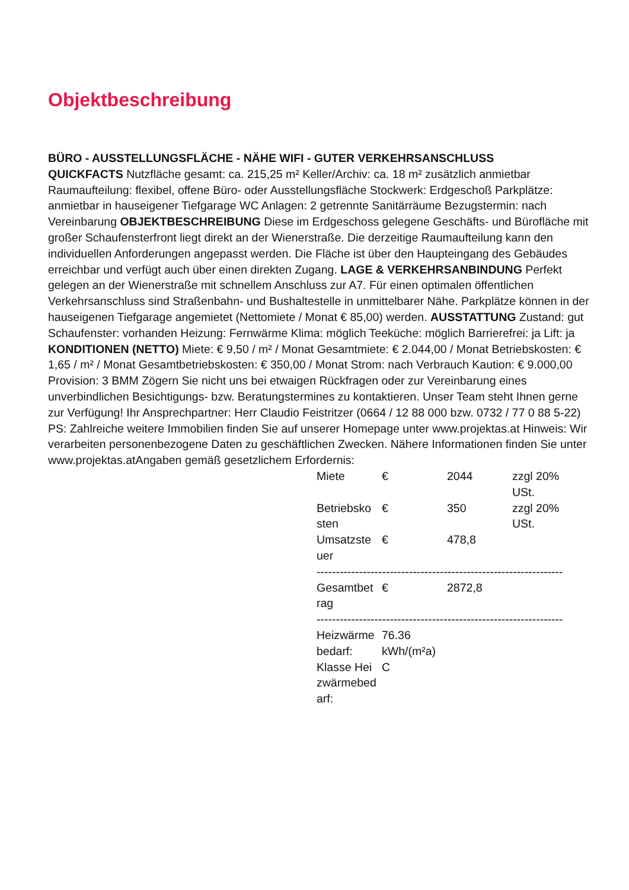Objektbeschreibung
BÜRO - AUSSTELLUNGSFLÄCHE - NÄHE WIFI - GUTER VERKEHRSANSCHLUSS
QUICKFACTS Nutzfläche gesamt: ca. 215,25 m² Keller/Archiv: ca. 18 m² zusätzlich anmietbar Raumaufteilung: flexibel, offene Büro- oder Ausstellungsfläche Stockwerk: Erdgeschoß Parkplätze: anmietbar in hauseigener Tiefgarage WC Anlagen: 2 getrennte Sanitärräume Bezugstermin: nach Vereinbarung OBJEKTBESCHREIBUNG Diese im Erdgeschoss gelegene Geschäfts- und Bürofläche mit großer Schaufensterfront liegt direkt an der Wienerstraße. Die derzeitige Raumaufteilung kann den individuellen Anforderungen angepasst werden. Die Fläche ist über den Haupteingang des Gebäudes erreichbar und verfügt auch über einen direkten Zugang. LAGE & VERKEHRSANBINDUNG Perfekt gelegen an der Wienerstraße mit schnellem Anschluss zur A7. Für einen optimalen öffentlichen Verkehrsanschluss sind Straßenbahn- und Bushaltestelle in unmittelbarer Nähe. Parkplätze können in der hauseigenen Tiefgarage angemietet (Nettomiete / Monat € 85,00) werden. AUSSTATTUNG Zustand: gut Schaufenster: vorhanden Heizung: Fernwärme Klima: möglich Teeküche: möglich Barrierefrei: ja Lift: ja KONDITIONEN (NETTO) Miete: € 9,50 / m² / Monat Gesamtmiete: € 2.044,00 / Monat Betriebskosten: € 1,65 / m² / Monat Gesamtbetriebskosten: € 350,00 / Monat Strom: nach Verbrauch Kaution: € 9.000,00 Provision: 3 BMM Zögern Sie nicht uns bei etwaigen Rückfragen oder zur Vereinbarung eines unverbindlichen Besichtigungs- bzw. Beratungstermines zu kontaktieren. Unser Team steht Ihnen gerne zur Verfügung! Ihr Ansprechpartner: Herr Claudio Feistritzer (0664 / 12 88 000 bzw. 0732 / 77 0 88 5-22) PS: Zahlreiche weitere Immobilien finden Sie auf unserer Homepage unter www.projektas.at Hinweis: Wir verarbeiten personenbezogene Daten zu geschäftlichen Zwecken. Nähere Informationen finden Sie unter www.projektas.atAngaben gemäß gesetzlichem Erfordernis:
| Miete | € | 2044 | zzgl 20% USt. |
| Betriebsko sten | € | 350 | zzgl 20% USt. |
| Umsatzste uer | € | 478,8 | |
| ---------------------------------------------------------------- | | | |
| Gesamtbet rag | € | 2872,8 | |
| ---------------------------------------------------------------- | | | |
| Heizwärme bedarf: | 76.36 kWh/(m²a) | | |
| Klasse Hei zwärmebed arf: | C | | |